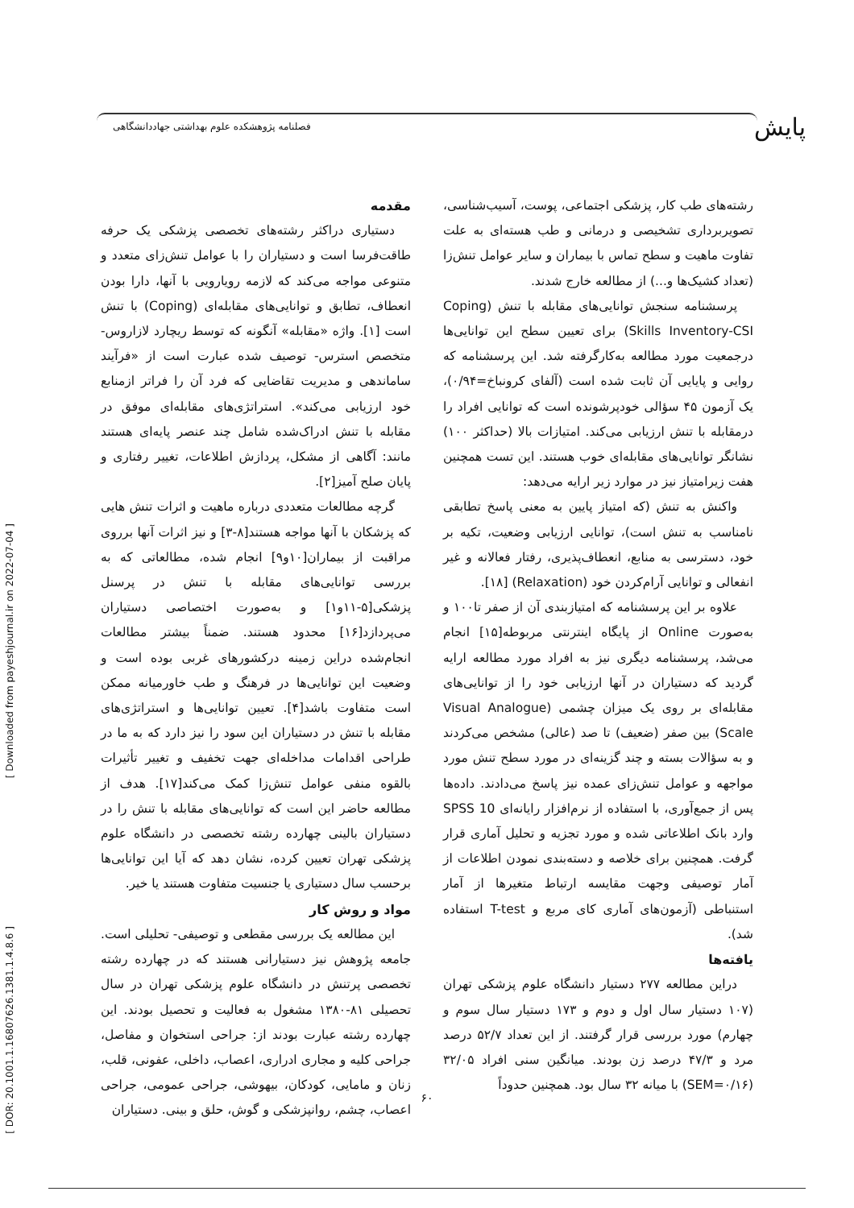فصلنامه پژوهشکده علوم بهداشتی جهاددانشگاهی پایش
[ Downloaded from payeshjournal.ir on 2022-07-04 ]
[ DOR: 20.1001.1.16807626.1381.1.4.8.6 ]
مقدمه
دستیاری دراکثر رشته‌های تخصصی پزشکی یک حرفه طاقت‌فرسا است و دستیاران را با عوامل تنش‌زای متعدد و متنوعی مواجه می‌کند که لازمه رویارویی با آنها، دارا بودن انعطاف، تطابق و توانایی‌های مقابله‌ای (Coping) با تنش است [۱]. واژه «مقابله» آنگونه که توسط ریچارد لازاروس- متخصص استرس- توصیف شده عبارت است از «فرآیند ساماندهی و مدیریت تقاضایی که فرد آن را فراتر ازمنابع خود ارزیابی می‌کند». استراتژی‌های مقابله‌ای موفق در مقابله با تنش ادراک‌شده شامل چند عنصر پایه‌ای هستند مانند: آگاهی از مشکل، پردازش اطلاعات، تغییر رفتاری و پایان صلح آمیز[۲].
گرچه مطالعات متعددی درباره ماهیت و اثرات تنش هایی که پزشکان با آنها مواجه هستند[۸-۳] و نیز اثرات آنها برروی مراقبت از بیماران[۱۰و۹] انجام شده، مطالعاتی که به بررسی توانایی‌های مقابله با تنش در پرسنل پزشکی[۵-۱۱و۱] و به‌صورت اختصاصی دستیاران می‌پردازد[۱۶] محدود هستند. ضمناً بیشتر مطالعات انجام‌شده دراین زمینه درکشورهای غربی بوده است و وضعیت این توانایی‌ها در فرهنگ و طب خاورمیانه ممکن است متفاوت باشد[۴]. تعیین توانایی‌ها و استراتژی‌های مقابله با تنش در دستیاران این سود را نیز دارد که به ما در طراحی اقدامات مداخله‌ای جهت تخفیف و تغییر تأثیرات بالقوه منفی عوامل تنش‌زا کمک می‌کند[۱۷]. هدف از مطالعه حاضر این است که توانایی‌های مقابله با تنش را در دستیاران بالینی چهارده رشته تخصصی در دانشگاه علوم پزشکی تهران تعیین کرده، نشان دهد که آیا این توانایی‌ها برحسب سال دستیاری یا جنسیت متفاوت هستند یا خیر.
مواد و روش کار
این مطالعه یک بررسی مقطعی و توصیفی- تحلیلی است. جامعه پژوهش نیز دستیارانی هستند که در چهارده رشته تخصصی پرتنش در دانشگاه علوم پزشکی تهران در سال تحصیلی ۸۱-۱۳۸۰ مشغول به فعالیت و تحصیل بودند. این چهارده رشته عبارت بودند از: جراحی استخوان و مفاصل، جراحی کلیه و مجاری ادراری، اعصاب، داخلی، عفونی، قلب، زنان و مامایی، کودکان، بیهوشی، جراحی عمومی، جراحی اعصاب، چشم، روانپزشکی و گوش، حلق و بینی. دستیاران
رشته‌های طب کار، پزشکی اجتماعی، پوست، آسیب‌شناسی، تصویربرداری تشخیصی و درمانی و طب هسته‌ای به علت تفاوت ماهیت و سطح تماس با بیماران و سایر عوامل تنش‌زا (تعداد کشیک‌ها و...) از مطالعه خارج شدند.
پرسشنامه سنجش توانایی‌های مقابله با تنش (Coping Skills Inventory-CSI) برای تعیین سطح این توانایی‌ها درجمعیت مورد مطالعه به‌کارگرفته شد. این پرسشنامه که روایی و پایایی آن ثابت شده است (آلفای کرونباخ=۰/۹۴)، یک آزمون ۴۵ سؤالی خودپرشونده است که توانایی افراد را درمقابله با تنش ارزیابی می‌کند. امتیازات بالا (حداکثر ۱۰۰) نشانگر توانایی‌های مقابله‌ای خوب هستند. این تست همچنین هفت زیرامتیاز نیز در موارد زیر ارایه می‌دهد:
واکنش به تنش (که امتیاز پایین به معنی پاسخ تطابقی نامناسب به تنش است)، توانایی ارزیابی وضعیت، تکیه بر خود، دسترسی به منابع، انعطاف‌پذیری، رفتار فعالانه و غیر انفعالی و توانایی آرام‌کردن خود (Relaxation) [۱۸].
علاوه بر این پرسشنامه که امتیازبندی آن از صفر تا۱۰۰ و به‌صورت Online از پایگاه اینترنتی مربوطه[۱۵] انجام می‌شد، پرسشنامه دیگری نیز به افراد مورد مطالعه ارایه گردید که دستیاران در آنها ارزیابی خود را از توانایی‌های مقابله‌ای بر روی یک میزان چشمی (Visual Analogue Scale) بین صفر (ضعیف) تا صد (عالی) مشخص می‌کردند و به سؤالات بسته و چند گزینه‌ای در مورد سطح تنش مورد مواجهه و عوامل تنش‌زای عمده نیز پاسخ می‌دادند. داده‌ها پس از جمع‌آوری، با استفاده از نرم‌افزار رایانه‌ای SPSS 10 وارد بانک اطلاعاتی شده و مورد تجزیه و تحلیل آماری قرار گرفت. همچنین برای خلاصه و دسته‌بندی نمودن اطلاعات از آمار توصیفی وجهت مقایسه ارتباط متغیرها از آمار استنباطی (آزمون‌های آماری کای مربع و T-test استفاده شد).
یافته‌ها
دراین مطالعه ۲۷۷ دستیار دانشگاه علوم پزشکی تهران (۱۰۷ دستیار سال اول و دوم و ۱۷۳ دستیار سال سوم و چهارم) مورد بررسی قرار گرفتند. از این تعداد ۵۲/۷ درصد مرد و ۴۷/۳ درصد زن بودند. میانگین سنی افراد ۳۲/۰۵ (SEM=۰/۱۶) با میانه ۳۲ سال بود. همچنین حدوداً
۶۰